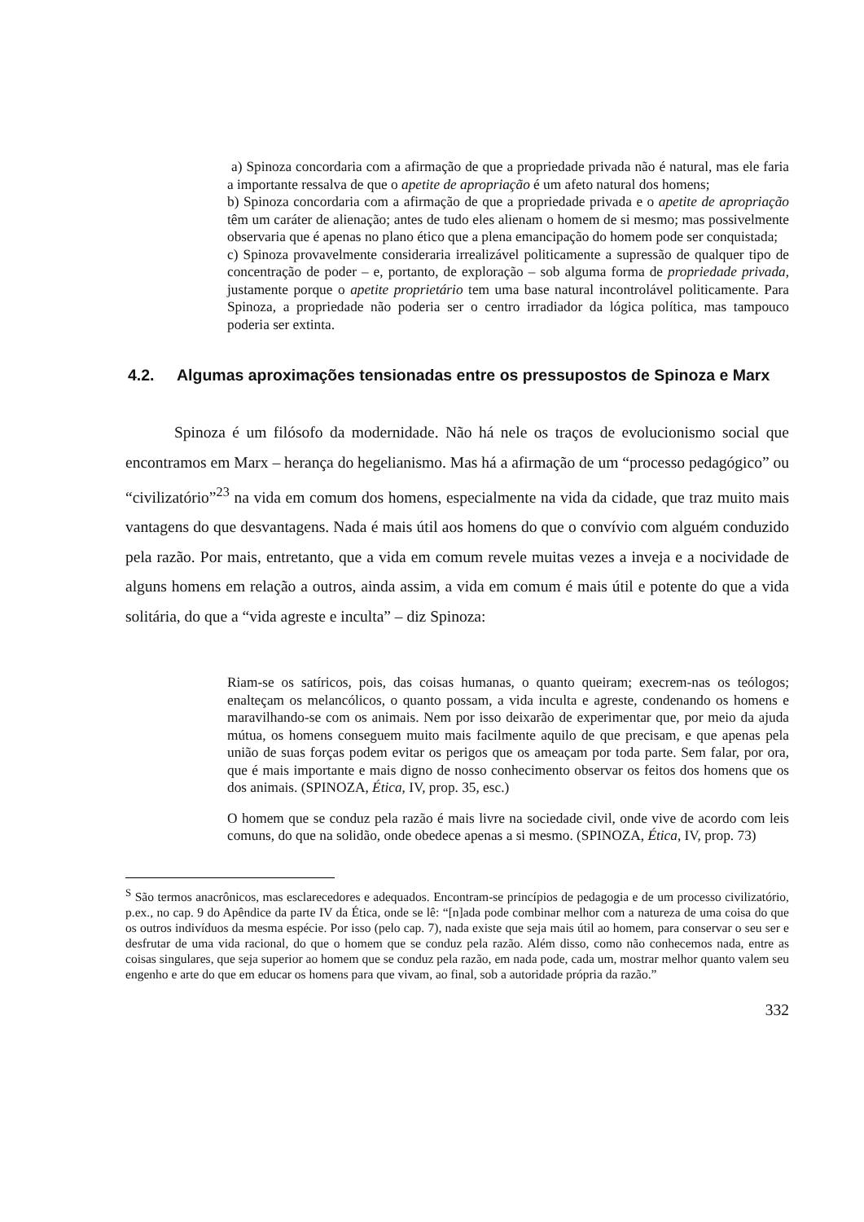a) Spinoza concordaria com a afirmação de que a propriedade privada não é natural, mas ele faria a importante ressalva de que o apetite de apropriação é um afeto natural dos homens;
b) Spinoza concordaria com a afirmação de que a propriedade privada e o apetite de apropriação têm um caráter de alienação; antes de tudo eles alienam o homem de si mesmo; mas possivelmente observaria que é apenas no plano ético que a plena emancipação do homem pode ser conquistada;
c) Spinoza provavelmente consideraria irrealizável politicamente a supressão de qualquer tipo de concentração de poder – e, portanto, de exploração – sob alguma forma de propriedade privada, justamente porque o apetite proprietário tem uma base natural incontrolável politicamente. Para Spinoza, a propriedade não poderia ser o centro irradiador da lógica política, mas tampouco poderia ser extinta.
4.2. Algumas aproximações tensionadas entre os pressupostos de Spinoza e Marx
Spinoza é um filósofo da modernidade. Não há nele os traços de evolucionismo social que encontramos em Marx – herança do hegelianismo. Mas há a afirmação de um “processo pedagógico” ou “civilizatório”<sup>23</sup> na vida em comum dos homens, especialmente na vida da cidade, que traz muito mais vantagens do que desvantagens. Nada é mais útil aos homens do que o convívio com alguém conduzido pela razão. Por mais, entretanto, que a vida em comum revele muitas vezes a inveja e a nocividade de alguns homens em relação a outros, ainda assim, a vida em comum é mais útil e potente do que a vida solitária, do que a “vida agreste e inculta” – diz Spinoza:
Riam-se os satíricos, pois, das coisas humanas, o quanto queiram; execrem-nas os teólogos; enalteçam os melancólicos, o quanto possam, a vida inculta e agreste, condenando os homens e maravilhando-se com os animais. Nem por isso deixarão de experimentar que, por meio da ajuda mútua, os homens conseguem muito mais facilmente aquilo de que precisam, e que apenas pela união de suas forças podem evitar os perigos que os ameaçam por toda parte. Sem falar, por ora, que é mais importante e mais digno de nosso conhecimento observar os feitos dos homens que os dos animais. (SPINOZA, Ética, IV, prop. 35, esc.)
O homem que se conduz pela razão é mais livre na sociedade civil, onde vive de acordo com leis comuns, do que na solidão, onde obedece apenas a si mesmo. (SPINOZA, Ética, IV, prop. 73)
<sup>S</sup> São termos anacrônicos, mas esclarecedores e adequados. Encontram-se princípios de pedagogia e de um processo civilizatório, p.ex., no cap. 9 do Apêndice da parte IV da Ética, onde se lê: “[n]ada pode combinar melhor com a natureza de uma coisa do que os outros indivíduos da mesma espécie. Por isso (pelo cap. 7), nada existe que seja mais útil ao homem, para conservar o seu ser e desfrutar de uma vida racional, do que o homem que se conduz pela razão. Além disso, como não conhecemos nada, entre as coisas singulares, que seja superior ao homem que se conduz pela razão, em nada pode, cada um, mostrar melhor quanto valem seu engenho e arte do que em educar os homens para que vivam, ao final, sob a autoridade própria da razão.”
332